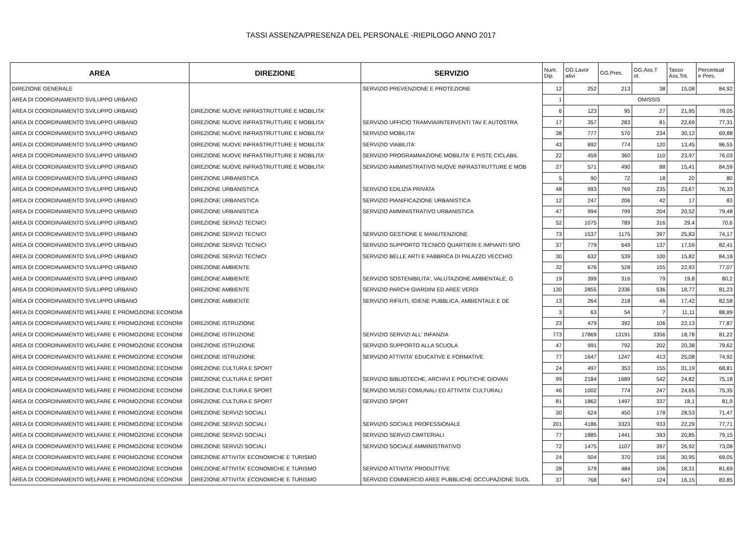TASSI ASSENZA/PRESENZA DEL PERSONALE -RIEPILOGO ANNO 2017
| AREA | DIREZIONE | SERVIZIO | Num. Dip. | GG.Lavor ativi | GG.Pres. | GG.Ass.T ot. | Tasso Ass.Tot. | Percentual e Pres. |
| --- | --- | --- | --- | --- | --- | --- | --- | --- |
| DIREZIONE GENERALE | | SERVIZIO PREVENZIONE E PROTEZIONE | 12 | 252 | 213 | 38 | 15,08 | 84,92 |
| AREA DI COORDINAMENTO SVILUPPO URBANO | | | 1 | OMISSIS | | | | |
| AREA DI COORDINAMENTO SVILUPPO URBANO | DIREZIONE NUOVE INFRASTRUTTURE E MOBILITA' | | 6 | 123 | 95 | 27 | 21,95 | 78,05 |
| AREA DI COORDINAMENTO SVILUPPO URBANO | DIREZIONE NUOVE INFRASTRUTTURE E MOBILITA' | SERVIZIO UFFICIO TRAMVIA/INTERVENTI TAV E AUTOSTRA | 17 | 357 | 283 | 81 | 22,69 | 77,31 |
| AREA DI COORDINAMENTO SVILUPPO URBANO | DIREZIONE NUOVE INFRASTRUTTURE E MOBILITA' | SERVIZIO MOBILITA' | 38 | 777 | 570 | 234 | 30,12 | 69,88 |
| AREA DI COORDINAMENTO SVILUPPO URBANO | DIREZIONE NUOVE INFRASTRUTTURE E MOBILITA' | SERVIZIO VIABILITA' | 43 | 892 | 774 | 120 | 13,45 | 86,55 |
| AREA DI COORDINAMENTO SVILUPPO URBANO | DIREZIONE NUOVE INFRASTRUTTURE E MOBILITA' | SERVIZIO PROGRAMMAZIONE MOBILITA' E PISTE CICLABIL | 22 | 459 | 360 | 110 | 23,97 | 76,03 |
| AREA DI COORDINAMENTO SVILUPPO URBANO | DIREZIONE NUOVE INFRASTRUTTURE E MOBILITA' | SERVIZIO AMMINISTRATIVO NUOVE INFRASTRUTTURE E MOB | 27 | 571 | 490 | 88 | 15,41 | 84,59 |
| AREA DI COORDINAMENTO SVILUPPO URBANO | DIREZIONE URBANISTICA | | 5 | 90 | 72 | 18 | 20 | 80 |
| AREA DI COORDINAMENTO SVILUPPO URBANO | DIREZIONE URBANISTICA | SERVIZIO EDILIZIA PRIVATA | 48 | 993 | 769 | 235 | 23,67 | 76,33 |
| AREA DI COORDINAMENTO SVILUPPO URBANO | DIREZIONE URBANISTICA | SERVIZIO PIANIFICAZIONE URBANISTICA | 12 | 247 | 206 | 42 | 17 | 83 |
| AREA DI COORDINAMENTO SVILUPPO URBANO | DIREZIONE URBANISTICA | SERVIZIO AMMINISTRATIVO URBANISTICA | 47 | 994 | 799 | 204 | 20,52 | 79,48 |
| AREA DI COORDINAMENTO SVILUPPO URBANO | DIREZIONE SERVIZI TECNICI | | 52 | 1075 | 789 | 316 | 29,4 | 70,6 |
| AREA DI COORDINAMENTO SVILUPPO URBANO | DIREZIONE SERVIZI TECNICI | SERVIZIO GESTIONE E MANUTENZIONE | 73 | 1537 | 1175 | 397 | 25,83 | 74,17 |
| AREA DI COORDINAMENTO SVILUPPO URBANO | DIREZIONE SERVIZI TECNICI | SERVIZIO SUPPORTO TECNICO QUARTIERI E IMPIANTI SPO | 37 | 779 | 649 | 137 | 17,59 | 82,41 |
| AREA DI COORDINAMENTO SVILUPPO URBANO | DIREZIONE SERVIZI TECNICI | SERVIZIO BELLE ARTI E FABBRICA DI PALAZZO VECCHIO | 30 | 632 | 539 | 100 | 15,82 | 84,18 |
| AREA DI COORDINAMENTO SVILUPPO URBANO | DIREZIONE AMBIENTE | | 32 | 676 | 528 | 155 | 22,93 | 77,07 |
| AREA DI COORDINAMENTO SVILUPPO URBANO | DIREZIONE AMBIENTE | SERVIZIO SOSTENIBILITA', VALUTAZIONE AMBIENTALE, G | 19 | 399 | 316 | 79 | 19,8 | 80,2 |
| AREA DI COORDINAMENTO SVILUPPO URBANO | DIREZIONE AMBIENTE | SERVIZIO PARCHI GIARDINI ED AREE VERDI | 130 | 2855 | 2336 | 536 | 18,77 | 81,23 |
| AREA DI COORDINAMENTO SVILUPPO URBANO | DIREZIONE AMBIENTE | SERVIZIO RIFIUTI, IGIENE PUBBLICA, AMBIENTALE E DE | 13 | 264 | 218 | 46 | 17,42 | 82,58 |
| AREA DI COORDINAMENTO WELFARE E PROMOZIONE ECONOMI | | | 3 | 63 | 54 | 7 | 11,11 | 88,89 |
| AREA DI COORDINAMENTO WELFARE E PROMOZIONE ECONOMI | DIREZIONE ISTRUZIONE | | 23 | 479 | 392 | 106 | 22,13 | 77,87 |
| AREA DI COORDINAMENTO WELFARE E PROMOZIONE ECONOMI | DIREZIONE ISTRUZIONE | SERVIZIO SERVIZI ALL' INFANZIA | 773 | 17869 | 13191 | 3356 | 18,78 | 81,22 |
| AREA DI COORDINAMENTO WELFARE E PROMOZIONE ECONOMI | DIREZIONE ISTRUZIONE | SERVIZIO SUPPORTO ALLA SCUOLA | 47 | 991 | 792 | 202 | 20,38 | 79,62 |
| AREA DI COORDINAMENTO WELFARE E PROMOZIONE ECONOMI | DIREZIONE ISTRUZIONE | SERVIZIO ATTIVITA' EDUCATIVE E FORMATIVE | 77 | 1647 | 1247 | 413 | 25,08 | 74,92 |
| AREA DI COORDINAMENTO WELFARE E PROMOZIONE ECONOMI | DIREZIONE CULTURA E SPORT | | 24 | 497 | 353 | 155 | 31,19 | 68,81 |
| AREA DI COORDINAMENTO WELFARE E PROMOZIONE ECONOMI | DIREZIONE CULTURA E SPORT | SERVIZIO BIBLIOTECHE, ARCHIVI E POLITICHE GIOVAN | 99 | 2184 | 1689 | 542 | 24,82 | 75,18 |
| AREA DI COORDINAMENTO WELFARE E PROMOZIONE ECONOMI | DIREZIONE CULTURA E SPORT | SERVIZIO MUSEI COMUNALI ED ATTIVITA' CULTURALI | 46 | 1002 | 774 | 247 | 24,65 | 75,35 |
| AREA DI COORDINAMENTO WELFARE E PROMOZIONE ECONOMI | DIREZIONE CULTURA E SPORT | SERVIZIO SPORT | 81 | 1862 | 1497 | 337 | 18,1 | 81,9 |
| AREA DI COORDINAMENTO WELFARE E PROMOZIONE ECONOMI | DIREZIONE SERVIZI SOCIALI | | 30 | 624 | 450 | 178 | 28,53 | 71,47 |
| AREA DI COORDINAMENTO WELFARE E PROMOZIONE ECONOMI | DIREZIONE SERVIZI SOCIALI | SERVIZIO SOCIALE PROFESSIONALE | 201 | 4186 | 3323 | 933 | 22,29 | 77,71 |
| AREA DI COORDINAMENTO WELFARE E PROMOZIONE ECONOMI | DIREZIONE SERVIZI SOCIALI | SERVIZIO SERVIZI CIMITERIALI | 77 | 1885 | 1441 | 393 | 20,85 | 79,15 |
| AREA DI COORDINAMENTO WELFARE E PROMOZIONE ECONOMI | DIREZIONE SERVIZI SOCIALI | SERVIZIO SOCIALE AMMINISTRATIVO | 72 | 1475 | 1107 | 397 | 26,92 | 73,08 |
| AREA DI COORDINAMENTO WELFARE E PROMOZIONE ECONOMI | DIREZIONE ATTIVITA' ECONOMICHE E TURISMO | | 24 | 504 | 370 | 156 | 30,95 | 69,05 |
| AREA DI COORDINAMENTO WELFARE E PROMOZIONE ECONOMI | DIREZIONE ATTIVITA' ECONOMICHE E TURISMO | SERVIZIO ATTIVITA' PRODUTTIVE | 28 | 579 | 484 | 106 | 18,31 | 81,69 |
| AREA DI COORDINAMENTO WELFARE E PROMOZIONE ECONOMI | DIREZIONE ATTIVITA' ECONOMICHE E TURISMO | SERVIZIO COMMERCIO AREE PUBBLICHE OCCUPAZIONE SUOL | 37 | 768 | 647 | 124 | 16,15 | 83,85 |